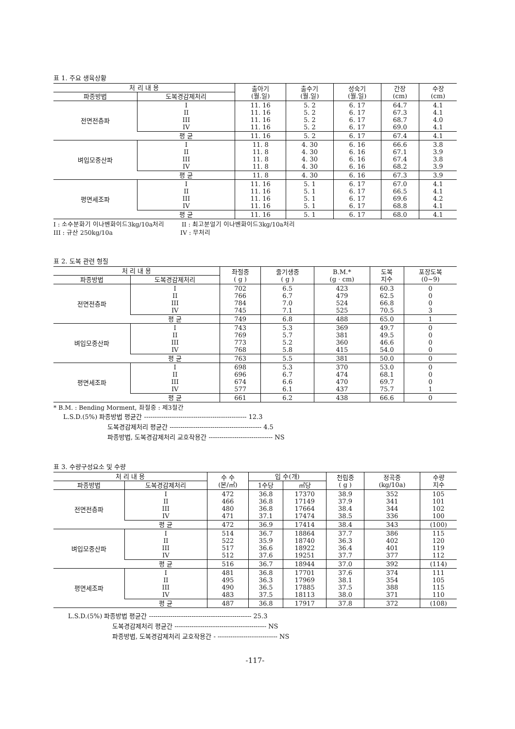표 1. 주요 생육상황
| 처 리 내 용 | | 출아기 (월.일) | 출수기 (월.일) | 성숙기 (월.일) | 간장 (cm) | 수장 (cm) |
| --- | --- | --- | --- | --- | --- | --- |
| 파종방법 | 도복경감제처리 | | | | | |
| 전면전층파 | I II III IV | 11. 16 11. 16 11. 16 11. 16 | 5. 2 5. 2 5. 2 5. 2 | 6. 17 6. 17 6. 17 6. 17 | 64.7 67.3 68.7 69.0 | 4.1 4.1 4.0 4.1 |
| | 평 균 | 11. 16 | 5. 2 | 6. 17 | 67.4 | 4.1 |
| 벼입모중산파 | I II III IV | 11. 8 11. 8 11. 8 11. 8 | 4. 30 4. 30 4. 30 4. 30 | 6. 16 6. 16 6. 16 6. 16 | 66.6 67.1 67.4 68.2 | 3.8 3.9 3.8 3.9 |
| | 평 균 | 11. 8 | 4. 30 | 6. 16 | 67.3 | 3.9 |
| 평면세조파 | I II III IV | 11. 16 11. 16 11. 16 11. 16 | 5. 1 5. 1 5. 1 5. 1 | 6. 17 6. 17 6. 17 6. 17 | 67.0 66.5 69.6 68.8 | 4.1 4.1 4.2 4.1 |
| | 평 균 | 11. 16 | 5. 1 | 6. 17 | 68.0 | 4.1 |
I : 소수분화기 이나벤화이드3kg/10a처리 II : 최고분얼기 이나벤화이드3kg/10a처리
III : 규산 250kg/10a IV : 무처리
표 2. 도복 관련 형질
| 처 리 내 용 | | 좌절중 ( g ) | 줄기생중 ( g ) | B.M.* (g · cm) | 도복 지수 | 포장도복 (0~9) |
| --- | --- | --- | --- | --- | --- | --- |
| 파종방법 | 도복경감제처리 | | | | | |
| 전면전층파 | I II III IV | 702 766 784 745 | 6.5 6.7 7.0 7.1 | 423 479 524 525 | 60.3 62.5 66.8 70.5 | 0 0 0 3 |
| | 평 균 | 749 | 6.8 | 488 | 65.0 | 1 |
| 벼입모중산파 | I II III IV | 743 769 773 768 | 5.3 5.7 5.2 5.8 | 369 381 360 415 | 49.7 49.5 46.6 54.0 | 0 0 0 0 |
| | 평 균 | 763 | 5.5 | 381 | 50.0 | 0 |
| 평면세조파 | I II III IV | 698 696 674 577 | 5.3 6.7 6.6 6.1 | 370 474 470 437 | 53.0 68.1 69.7 75.7 | 0 0 0 1 |
| | 평 균 | 661 | 6.2 | 438 | 66.6 | 0 |
* B.M. : Bending Morment, 좌절중 : 제3절간
L.S.D.(5%) 파종방법 평균간 ------------------------------------------------ 12.3
도복경감제처리 평균간 ------------------------------------------- 4.5
파종방법, 도복경감제처리 교호작용간 ------------------------------ NS
표 3. 수량구성요소 및 수량
| 처 리 내 용 | | 수 수 (본/㎡) | 입 수(개) | | 천립중 ( g ) | 정곡중 (kg/10a) | 수량 지수 |
| --- | --- | --- | --- | --- | --- | --- | --- |
| 파종방법 | 도복경감제처리 | | 1수당 | ㎡당 | | | |
| 전면전층파 | I II III IV | 472 466 480 471 | 36.8 36.8 36.8 37.1 | 17370 17149 17664 17474 | 38.9 37.9 38.4 38.5 | 352 341 344 336 | 105 101 102 100 |
| | 평 균 | 472 | 36.9 | 17414 | 38.4 | 343 | (100) |
| 벼입모중산파 | I II III IV | 514 522 517 512 | 36.7 35.9 36.6 37.6 | 18864 18740 18922 19251 | 37.7 36.3 36.4 37.7 | 386 402 401 377 | 115 120 119 112 |
| | 평 균 | 516 | 36.7 | 18944 | 37.0 | 392 | (114) |
| 평면세조파 | I II III IV | 481 495 490 483 | 36.8 36.3 36.5 37.5 | 17701 17969 17885 18113 | 37.6 38.1 37.5 38.0 | 374 354 388 371 | 111 105 115 110 |
| | 평 균 | 487 | 36.8 | 17917 | 37.8 | 372 | (108) |
L.S.D.(5%) 파종방법 평균간 ------------------------------------------------ 25.3
도복경감제처리 평균간 ------------------------------------------- NS
파종방법, 도복경감제처리 교호작용간 - ---------------------------- NS
-117-